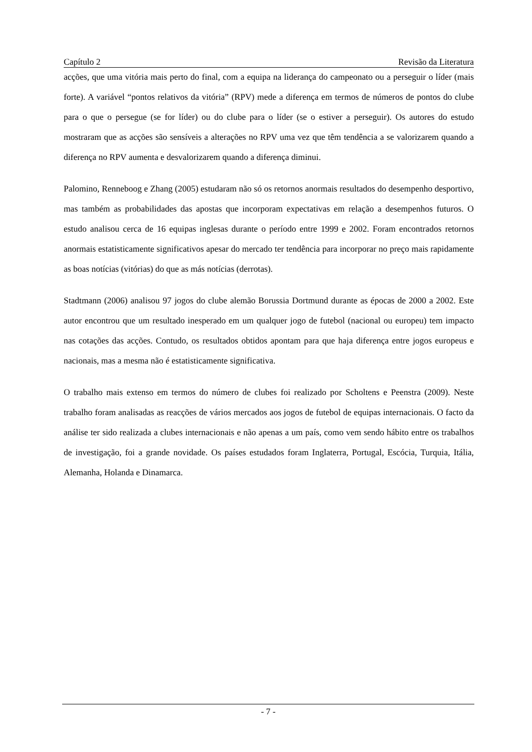Capítulo 2 Revisão da Literatura
acções, que uma vitória mais perto do final, com a equipa na liderança do campeonato ou a perseguir o líder (mais forte). A variável “pontos relativos da vitória” (RPV) mede a diferença em termos de números de pontos do clube para o que o persegue (se for líder) ou do clube para o líder (se o estiver a perseguir). Os autores do estudo mostraram que as acções são sensíveis a alterações no RPV uma vez que têm tendência a se valorizarem quando a diferença no RPV aumenta e desvalorizarem quando a diferença diminui.
Palomino, Renneboog e Zhang (2005) estudaram não só os retornos anormais resultados do desempenho desportivo, mas também as probabilidades das apostas que incorporam expectativas em relação a desempenhos futuros. O estudo analisou cerca de 16 equipas inglesas durante o período entre 1999 e 2002. Foram encontrados retornos anormais estatisticamente significativos apesar do mercado ter tendência para incorporar no preço mais rapidamente as boas notícias (vitórias) do que as más notícias (derrotas).
Stadtmann (2006) analisou 97 jogos do clube alemão Borussia Dortmund durante as épocas de 2000 a 2002. Este autor encontrou que um resultado inesperado em um qualquer jogo de futebol (nacional ou europeu) tem impacto nas cotações das acções. Contudo, os resultados obtidos apontam para que haja diferença entre jogos europeus e nacionais, mas a mesma não é estatisticamente significativa.
O trabalho mais extenso em termos do número de clubes foi realizado por Scholtens e Peenstra (2009). Neste trabalho foram analisadas as reacções de vários mercados aos jogos de futebol de equipas internacionais. O facto da análise ter sido realizada a clubes internacionais e não apenas a um país, como vem sendo hábito entre os trabalhos de investigação, foi a grande novidade. Os países estudados foram Inglaterra, Portugal, Escócia, Turquia, Itália, Alemanha, Holanda e Dinamarca.
- 7 -